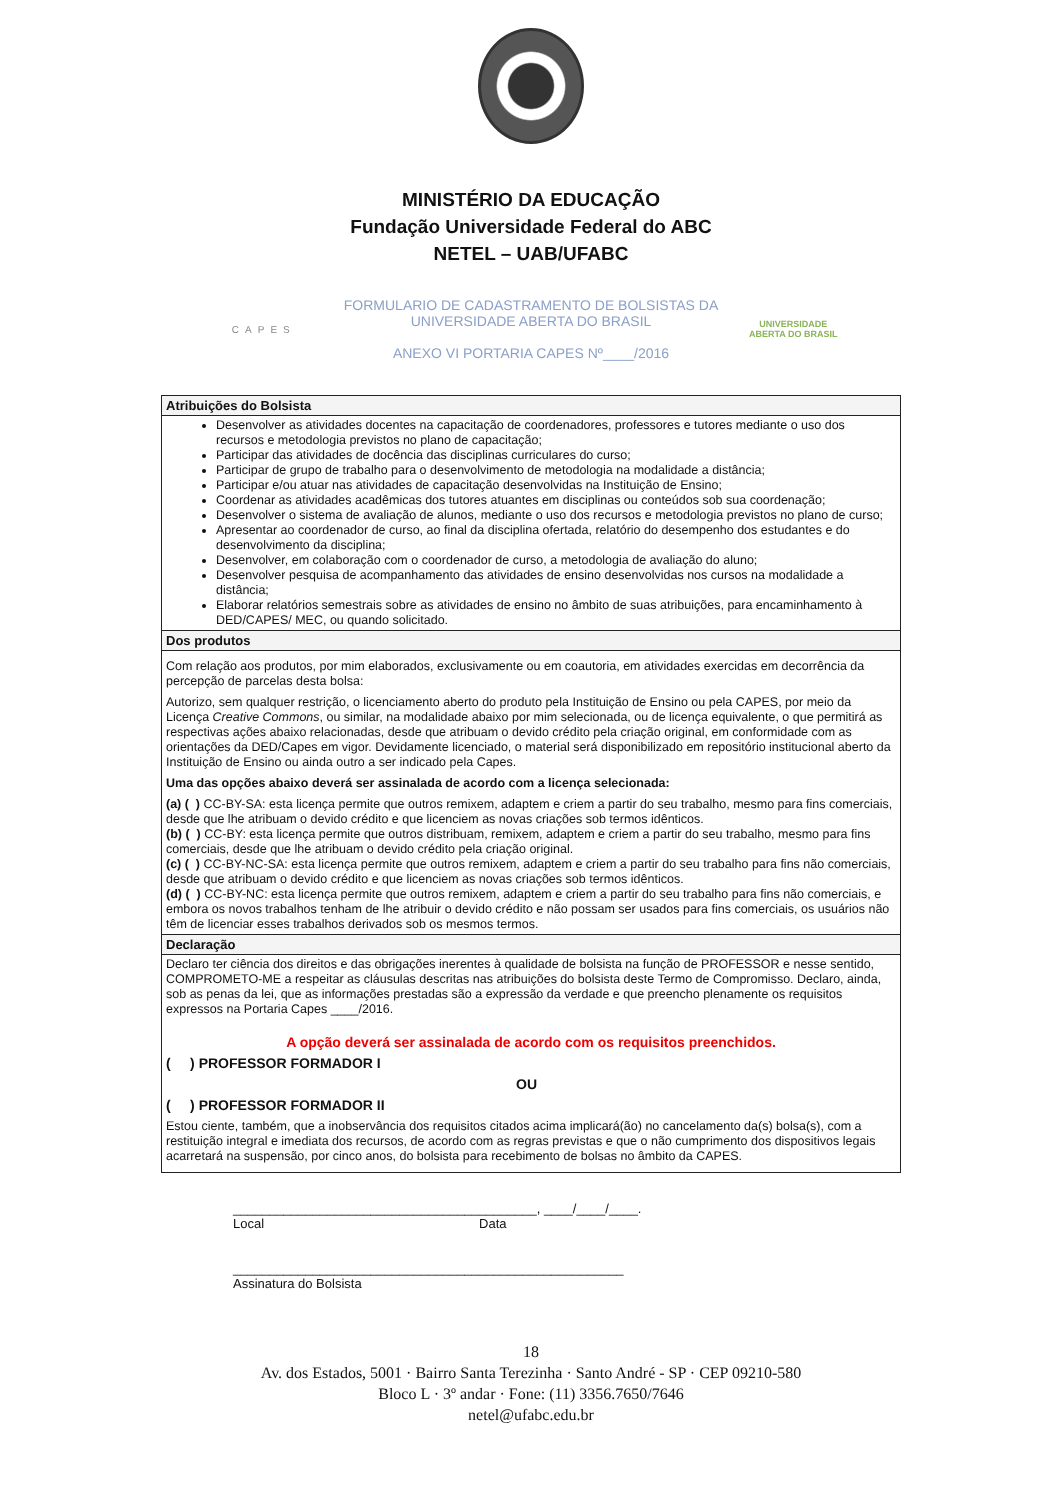MINISTÉRIO DA EDUCAÇÃO
Fundação Universidade Federal do ABC
NETEL – UAB/UFABC
CAPES
FORMULARIO DE CADASTRAMENTO DE BOLSISTAS DA
UNIVERSIDADE ABERTA DO BRASIL
ANEXO VI PORTARIA CAPES Nº____/2016
UNIVERSIDADE
ABERTA DO BRASIL
| Atribuições do Bolsista |
| --- |
| Desenvolver as atividades docentes na capacitação de coordenadores, professores e tutores mediante o uso dos recursos e metodologia previstos no plano de capacitação; Participar das atividades de docência das disciplinas curriculares do curso; Participar de grupo de trabalho para o desenvolvimento de metodologia na modalidade a distância; Participar e/ou atuar nas atividades de capacitação desenvolvidas na Instituição de Ensino; Coordenar as atividades acadêmicas dos tutores atuantes em disciplinas ou conteúdos sob sua coordenação; Desenvolver o sistema de avaliação de alunos, mediante o uso dos recursos e metodologia previstos no plano de curso; Apresentar ao coordenador de curso, ao final da disciplina ofertada, relatório do desempenho dos estudantes e do desenvolvimento da disciplina; Desenvolver, em colaboração com o coordenador de curso, a metodologia de avaliação do aluno; Desenvolver pesquisa de acompanhamento das atividades de ensino desenvolvidas nos cursos na modalidade a distância; Elaborar relatórios semestrais sobre as atividades de ensino no âmbito de suas atribuições, para encaminhamento à DED/CAPES/ MEC, ou quando solicitado. |
| Dos produtos |
| Com relação aos produtos, por mim elaborados, exclusivamente ou em coautoria, em atividades exercidas em decorrência da percepção de parcelas desta bolsa: Autorizo, sem qualquer restrição, o licenciamento aberto do produto pela Instituição de Ensino ou pela CAPES, por meio da Licença Creative Commons , ou similar, na modalidade abaixo por mim selecionada, ou de licença equivalente, o que permitirá as respectivas ações abaixo relacionadas, desde que atribuam o devido crédito pela criação original, em conformidade com as orientações da DED/Capes em vigor. Devidamente licenciado, o material será disponibilizado em repositório institucional aberto da Instituição de Ensino ou ainda outro a ser indicado pela Capes. Uma das opções abaixo deverá ser assinalada de acordo com a licença selecionada: (a) ( ) CC-BY-SA: esta licença permite que outros remixem, adaptem e criem a partir do seu trabalho, mesmo para fins comerciais, desde que lhe atribuam o devido crédito e que licenciem as novas criações sob termos idênticos. (b) ( ) CC-BY: esta licença permite que outros distribuam, remixem, adaptem e criem a partir do seu trabalho, mesmo para fins comerciais, desde que lhe atribuam o devido crédito pela criação original. (c) ( ) CC-BY-NC-SA: esta licença permite que outros remixem, adaptem e criem a partir do seu trabalho para fins não comerciais, desde que atribuam o devido crédito e que licenciem as novas criações sob termos idênticos. (d) ( ) CC-BY-NC: esta licença permite que outros remixem, adaptem e criem a partir do seu trabalho para fins não comerciais, e embora os novos trabalhos tenham de lhe atribuir o devido crédito e não possam ser usados para fins comerciais, os usuários não têm de licenciar esses trabalhos derivados sob os mesmos termos. |
| Declaração |
| Declaro ter ciência dos direitos e das obrigações inerentes à qualidade de bolsista na função de PROFESSOR e nesse sentido, COMPROMETO-ME a respeitar as cláusulas descritas nas atribuições do bolsista deste Termo de Compromisso. Declaro, ainda, sob as penas da lei, que as informações prestadas são a expressão da verdade e que preencho plenamente os requisitos expressos na Portaria Capes ____/2016. A opção deverá ser assinalada de acordo com os requisitos preenchidos. ( ) PROFESSOR FORMADOR I OU ( ) PROFESSOR FORMADOR II Estou ciente, também, que a inobservância dos requisitos citados acima implicará(ão) no cancelamento da(s) bolsa(s), com a restituição integral e imediata dos recursos, de acordo com as regras previstas e que o não cumprimento dos dispositivos legais acarretará na suspensão, por cinco anos, do bolsista para recebimento de bolsas no âmbito da CAPES. |
__________________________________________, ____/____/____.
Local Data
______________________________________________________
Assinatura do Bolsista
18
Av. dos Estados, 5001 · Bairro Santa Terezinha · Santo André - SP · CEP 09210-580
Bloco L · 3º andar · Fone: (11) 3356.7650/7646
netel@ufabc.edu.br